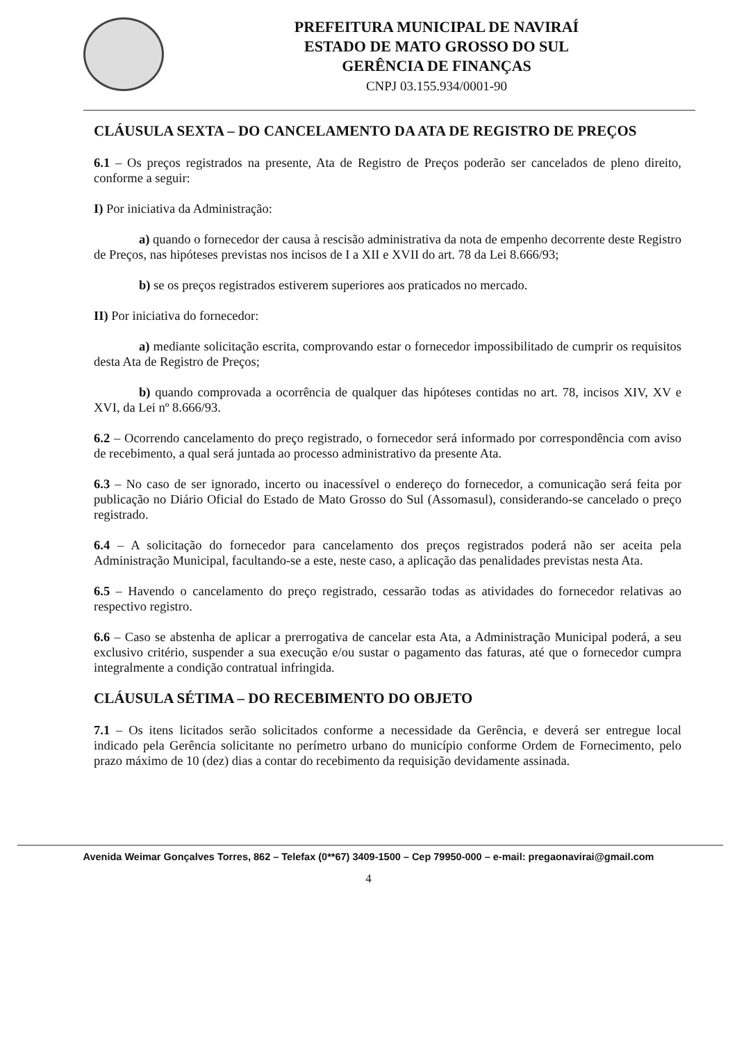PREFEITURA MUNICIPAL DE NAVIRAÍ
ESTADO DE MATO GROSSO DO SUL
GERÊNCIA DE FINANÇAS
CNPJ 03.155.934/0001-90
CLÁUSULA SEXTA – DO CANCELAMENTO DA ATA DE REGISTRO DE PREÇOS
6.1 – Os preços registrados na presente, Ata de Registro de Preços poderão ser cancelados de pleno direito, conforme a seguir:
I) Por iniciativa da Administração:
a) quando o fornecedor der causa à rescisão administrativa da nota de empenho decorrente deste Registro de Preços, nas hipóteses previstas nos incisos de I a XII e XVII do art. 78 da Lei 8.666/93;
b) se os preços registrados estiverem superiores aos praticados no mercado.
II) Por iniciativa do fornecedor:
a) mediante solicitação escrita, comprovando estar o fornecedor impossibilitado de cumprir os requisitos desta Ata de Registro de Preços;
b) quando comprovada a ocorrência de qualquer das hipóteses contidas no art. 78, incisos XIV, XV e XVI, da Lei nº 8.666/93.
6.2 – Ocorrendo cancelamento do preço registrado, o fornecedor será informado por correspondência com aviso de recebimento, a qual será juntada ao processo administrativo da presente Ata.
6.3 – No caso de ser ignorado, incerto ou inacessível o endereço do fornecedor, a comunicação será feita por publicação no Diário Oficial do Estado de Mato Grosso do Sul (Assomasul), considerando-se cancelado o preço registrado.
6.4 – A solicitação do fornecedor para cancelamento dos preços registrados poderá não ser aceita pela Administração Municipal, facultando-se a este, neste caso, a aplicação das penalidades previstas nesta Ata.
6.5 – Havendo o cancelamento do preço registrado, cessarão todas as atividades do fornecedor relativas ao respectivo registro.
6.6 – Caso se abstenha de aplicar a prerrogativa de cancelar esta Ata, a Administração Municipal poderá, a seu exclusivo critério, suspender a sua execução e/ou sustar o pagamento das faturas, até que o fornecedor cumpra integralmente a condição contratual infringida.
CLÁUSULA SÉTIMA – DO RECEBIMENTO DO OBJETO
7.1 – Os itens licitados serão solicitados conforme a necessidade da Gerência, e deverá ser entregue local indicado pela Gerência solicitante no perímetro urbano do município conforme Ordem de Fornecimento, pelo prazo máximo de 10 (dez) dias a contar do recebimento da requisição devidamente assinada.
Avenida Weimar Gonçalves Torres, 862 – Telefax (0**67) 3409-1500 – Cep 79950-000 – e-mail: pregaonavirai@gmail.com
4